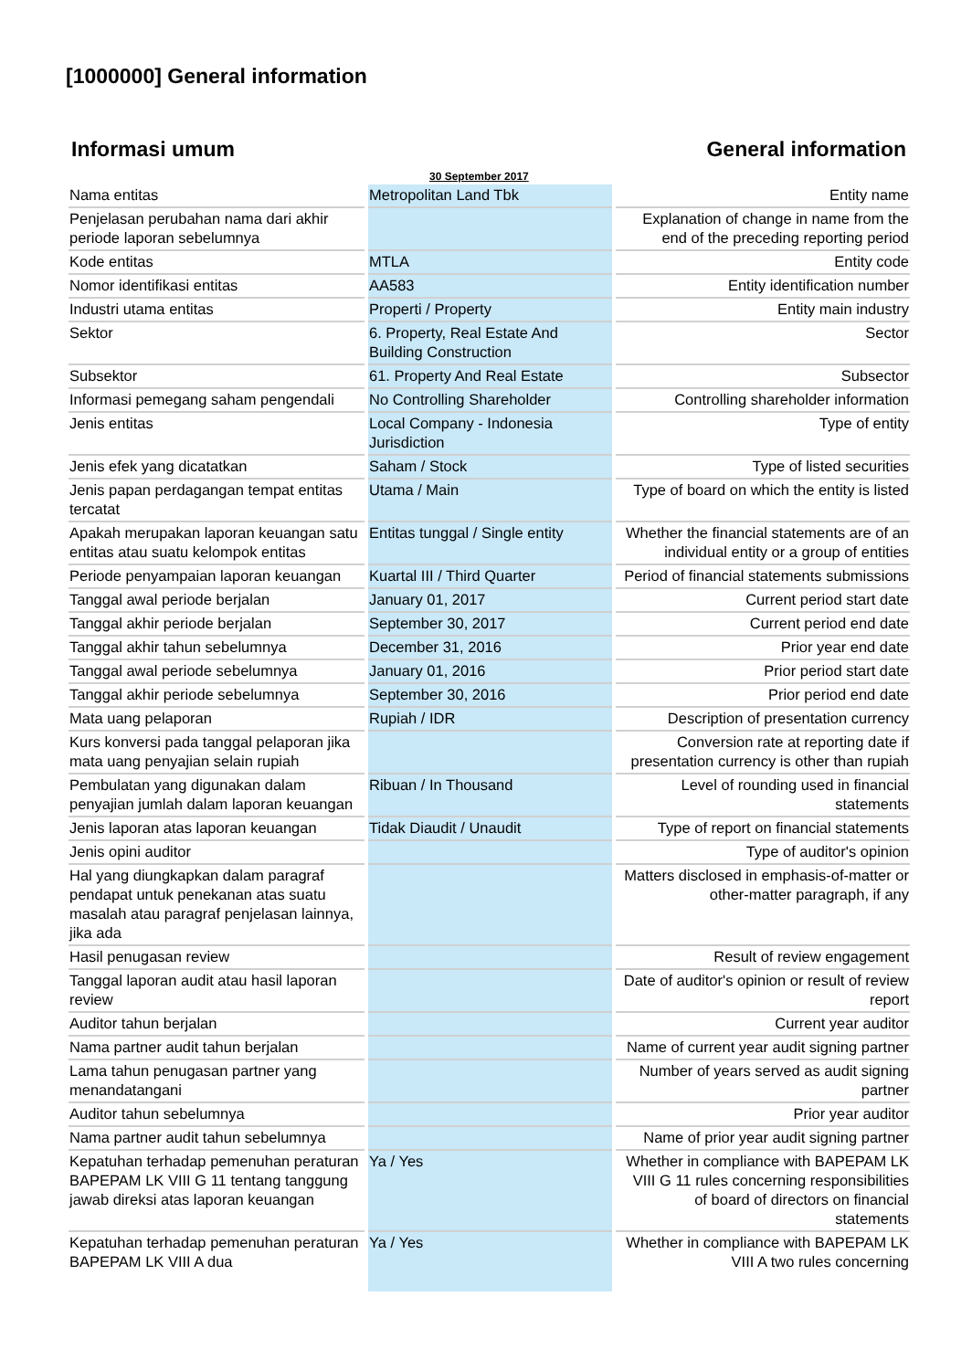[1000000] General information
Informasi umum General information
30 September 2017
| Nama entitas | Metropolitan Land Tbk | Entity name |
| Penjelasan perubahan nama dari akhir periode laporan sebelumnya | | Explanation of change in name from the end of the preceding reporting period |
| Kode entitas | MTLA | Entity code |
| Nomor identifikasi entitas | AA583 | Entity identification number |
| Industri utama entitas | Properti / Property | Entity main industry |
| Sektor | 6. Property, Real Estate And Building Construction | Sector |
| Subsektor | 61. Property And Real Estate | Subsector |
| Informasi pemegang saham pengendali | No Controlling Shareholder | Controlling shareholder information |
| Jenis entitas | Local Company - Indonesia Jurisdiction | Type of entity |
| Jenis efek yang dicatatkan | Saham / Stock | Type of listed securities |
| Jenis papan perdagangan tempat entitas tercatat | Utama / Main | Type of board on which the entity is listed |
| Apakah merupakan laporan keuangan satu entitas atau suatu kelompok entitas | Entitas tunggal / Single entity | Whether the financial statements are of an individual entity or a group of entities |
| Periode penyampaian laporan keuangan | Kuartal III / Third Quarter | Period of financial statements submissions |
| Tanggal awal periode berjalan | January 01, 2017 | Current period start date |
| Tanggal akhir periode berjalan | September 30, 2017 | Current period end date |
| Tanggal akhir tahun sebelumnya | December 31, 2016 | Prior year end date |
| Tanggal awal periode sebelumnya | January 01, 2016 | Prior period start date |
| Tanggal akhir periode sebelumnya | September 30, 2016 | Prior period end date |
| Mata uang pelaporan | Rupiah / IDR | Description of presentation currency |
| Kurs konversi pada tanggal pelaporan jika mata uang penyajian selain rupiah | | Conversion rate at reporting date if presentation currency is other than rupiah |
| Pembulatan yang digunakan dalam penyajian jumlah dalam laporan keuangan | Ribuan / In Thousand | Level of rounding used in financial statements |
| Jenis laporan atas laporan keuangan | Tidak Diaudit / Unaudit | Type of report on financial statements |
| Jenis opini auditor | | Type of auditor's opinion |
| Hal yang diungkapkan dalam paragraf pendapat untuk penekanan atas suatu masalah atau paragraf penjelasan lainnya, jika ada | | Matters disclosed in emphasis-of-matter or other-matter paragraph, if any |
| Hasil penugasan review | | Result of review engagement |
| Tanggal laporan audit atau hasil laporan review | | Date of auditor's opinion or result of review report |
| Auditor tahun berjalan | | Current year auditor |
| Nama partner audit tahun berjalan | | Name of current year audit signing partner |
| Lama tahun penugasan partner yang menandatangani | | Number of years served as audit signing partner |
| Auditor tahun sebelumnya | | Prior year auditor |
| Nama partner audit tahun sebelumnya | | Name of prior year audit signing partner |
| Kepatuhan terhadap pemenuhan peraturan BAPEPAM LK VIII G 11 tentang tanggung jawab direksi atas laporan keuangan | Ya / Yes | Whether in compliance with BAPEPAM LK VIII G 11 rules concerning responsibilities of board of directors on financial statements |
| Kepatuhan terhadap pemenuhan peraturan BAPEPAM LK VIII A dua | Ya / Yes | Whether in compliance with BAPEPAM LK VIII A two rules concerning |